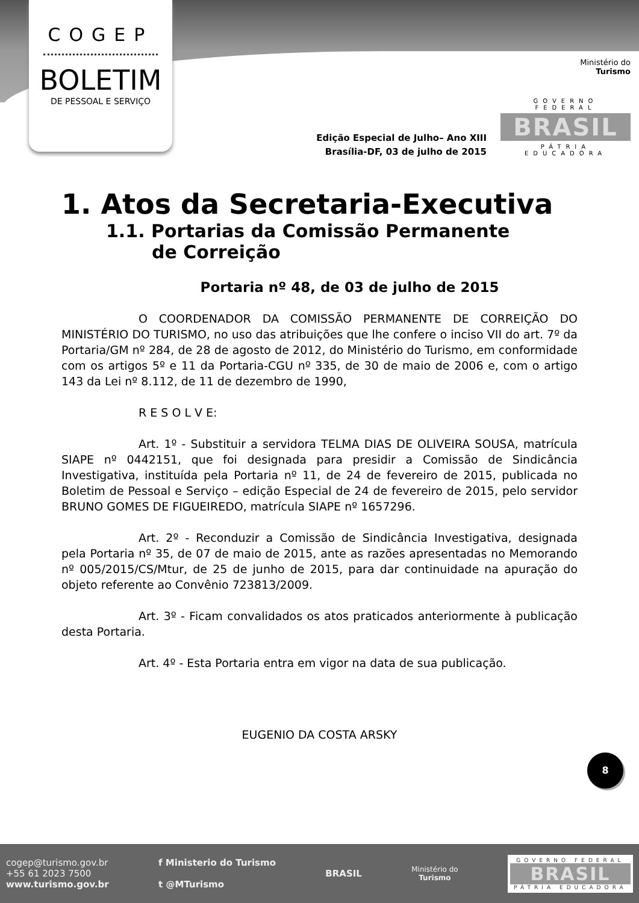COGEP
BOLETIM
DE PESSOAL E SERVIÇO
Ministério do
Turismo
GOVERNO FEDERAL
BRASIL
PÁTRIA EDUCADORA
Edição Especial de Julho– Ano XIII
Brasília-DF, 03 de julho de 2015
1. Atos da Secretaria-Executiva
1.1. Portarias da Comissão Permanente de Correição
Portaria nº 48, de 03 de julho de 2015
O COORDENADOR DA COMISSÃO PERMANENTE DE CORREIÇÃO DO MINISTÉRIO DO TURISMO, no uso das atribuições que lhe confere o inciso VII do art. 7º da Portaria/GM nº 284, de 28 de agosto de 2012, do Ministério do Turismo, em conformidade com os artigos 5º e 11 da Portaria-CGU nº 335, de 30 de maio de 2006 e, com o artigo 143 da Lei nº 8.112, de 11 de dezembro de 1990,
R E S O L V E:
Art. 1º - Substituir a servidora TELMA DIAS DE OLIVEIRA SOUSA, matrícula SIAPE nº 0442151, que foi designada para presidir a Comissão de Sindicância Investigativa, instituída pela Portaria nº 11, de 24 de fevereiro de 2015, publicada no Boletim de Pessoal e Serviço – edição Especial de 24 de fevereiro de 2015, pelo servidor BRUNO GOMES DE FIGUEIREDO, matrícula SIAPE nº 1657296.
Art. 2º - Reconduzir a Comissão de Sindicância Investigativa, designada pela Portaria nº 35, de 07 de maio de 2015, ante as razões apresentadas no Memorando nº 005/2015/CS/Mtur, de 25 de junho de 2015, para dar continuidade na apuração do objeto referente ao Convênio 723813/2009.
Art. 3º - Ficam convalidados os atos praticados anteriormente à publicação desta Portaria.
Art. 4º - Esta Portaria entra em vigor na data de sua publicação.
EUGENIO DA COSTA ARSKY
8
cogep@turismo.gov.br
+55 61 2023 7500
www.turismo.gov.br
f Ministerio do Turismo
t @MTurismo
BRASIL
Ministério do
Turismo
GOVERNO FEDERAL
BRASIL
PÁTRIA EDUCADORA